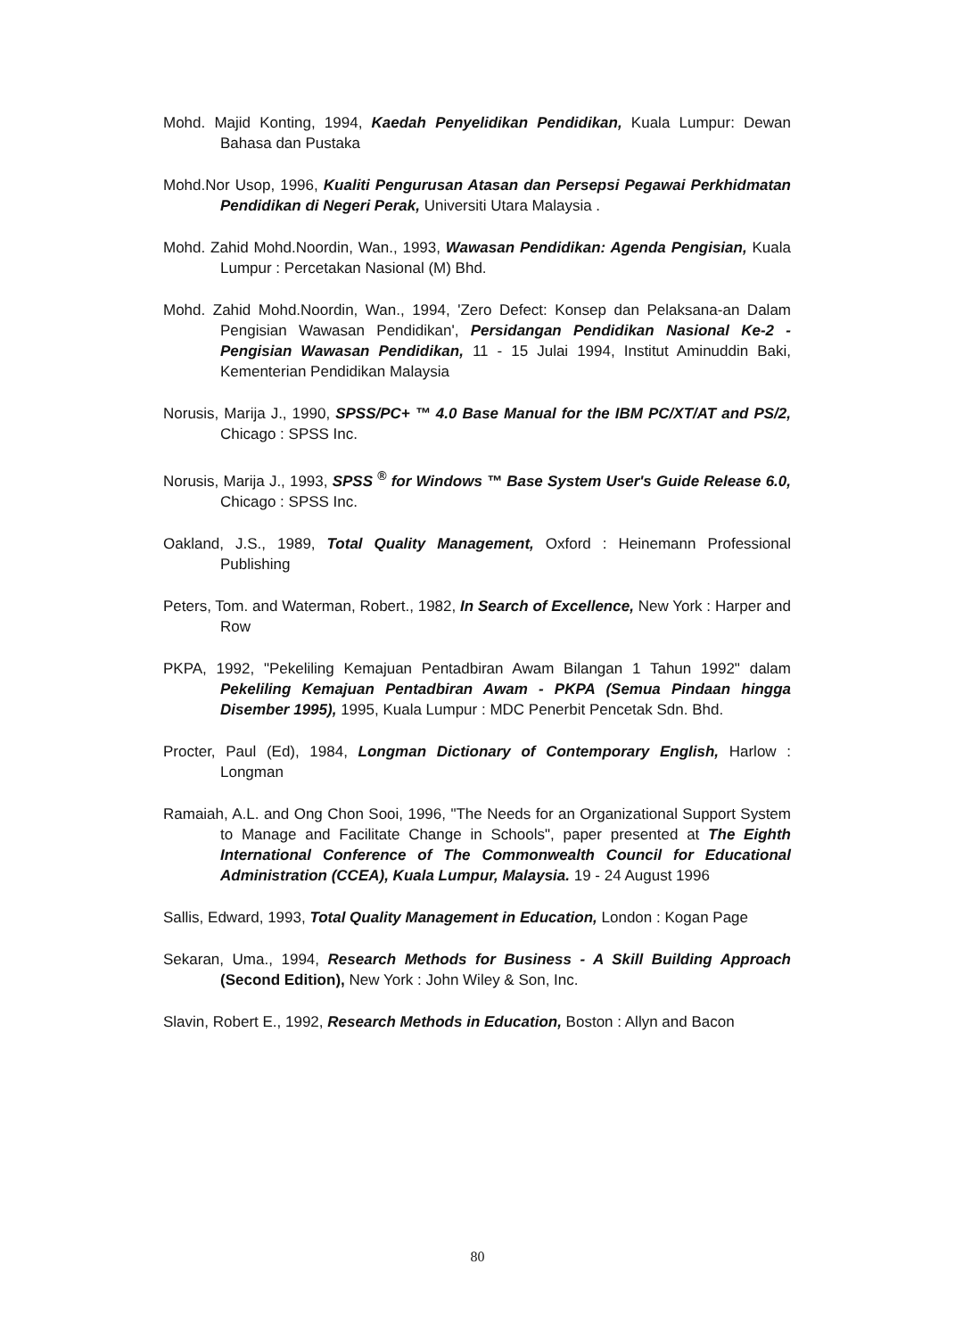Mohd. Majid Konting, 1994, Kaedah Penyelidikan Pendidikan, Kuala Lumpur: Dewan Bahasa dan Pustaka
Mohd.Nor Usop, 1996, Kualiti Pengurusan Atasan dan Persepsi Pegawai Perkhidmatan Pendidikan di Negeri Perak, Universiti Utara Malaysia .
Mohd. Zahid Mohd.Noordin, Wan., 1993, Wawasan Pendidikan: Agenda Pengisian, Kuala Lumpur : Percetakan Nasional (M) Bhd.
Mohd. Zahid Mohd.Noordin, Wan., 1994, 'Zero Defect: Konsep dan Pelaksana-an Dalam Pengisian Wawasan Pendidikan', Persidangan Pendidikan Nasional Ke-2 - Pengisian Wawasan Pendidikan, 11 - 15 Julai 1994, Institut Aminuddin Baki, Kementerian Pendidikan Malaysia
Norusis, Marija J., 1990, SPSS/PC+ ™ 4.0 Base Manual for the IBM PC/XT/AT and PS/2, Chicago : SPSS Inc.
Norusis, Marija J., 1993, SPSS <sup>®</sup> for Windows ™ Base System User's Guide Release 6.0, Chicago : SPSS Inc.
Oakland, J.S., 1989, Total Quality Management, Oxford : Heinemann Professional Publishing
Peters, Tom. and Waterman, Robert., 1982, In Search of Excellence, New York : Harper and Row
PKPA, 1992, "Pekeliling Kemajuan Pentadbiran Awam Bilangan 1 Tahun 1992" dalam Pekeliling Kemajuan Pentadbiran Awam - PKPA (Semua Pindaan hingga Disember 1995), 1995, Kuala Lumpur : MDC Penerbit Pencetak Sdn. Bhd.
Procter, Paul (Ed), 1984, Longman Dictionary of Contemporary English, Harlow : Longman
Ramaiah, A.L. and Ong Chon Sooi, 1996, "The Needs for an Organizational Support System to Manage and Facilitate Change in Schools", paper presented at The Eighth International Conference of The Commonwealth Council for Educational Administration (CCEA), Kuala Lumpur, Malaysia. 19 - 24 August 1996
Sallis, Edward, 1993, Total Quality Management in Education, London : Kogan Page
Sekaran, Uma., 1994, Research Methods for Business - A Skill Building Approach (Second Edition), New York : John Wiley & Son, Inc.
Slavin, Robert E., 1992, Research Methods in Education, Boston : Allyn and Bacon
80